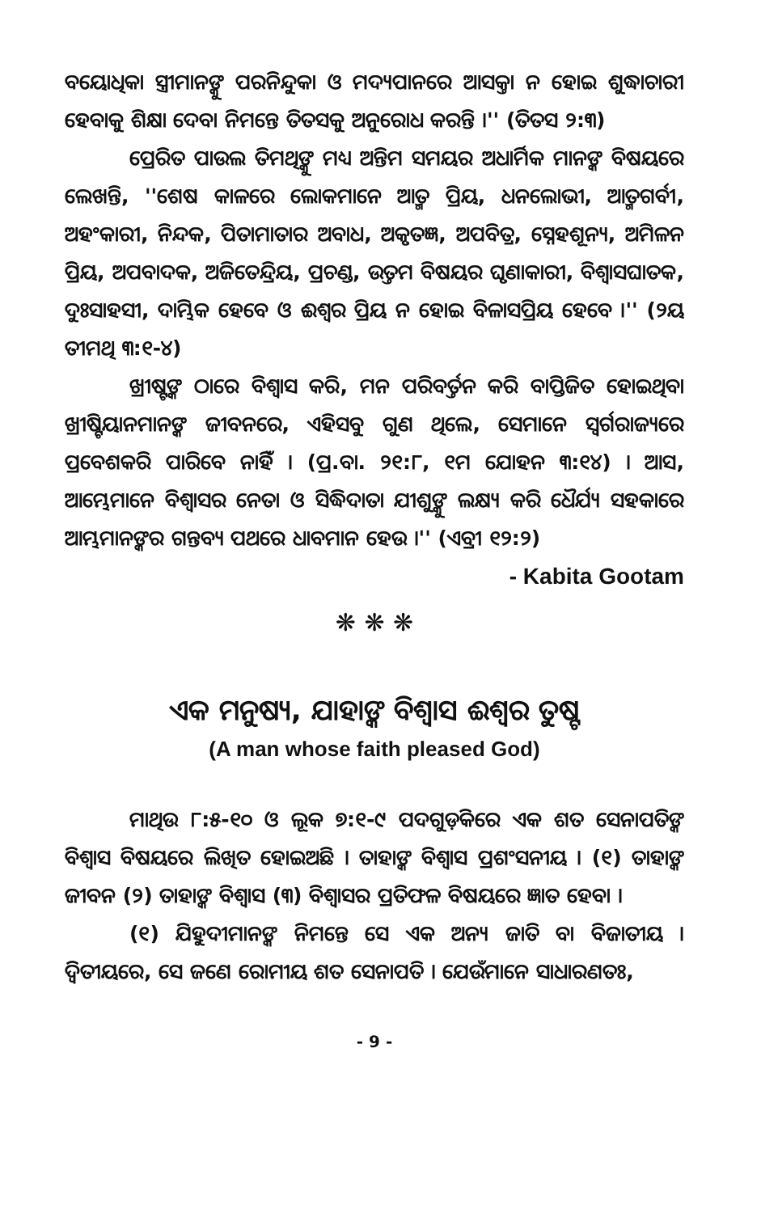ବୟୋଧିକା ସ୍ତ୍ରୀମାନଙ୍କୁ ପରନିନ୍ଦୁକା ଓ ମଦ୍ୟପାନରେ ଆସକ୍ତା ନ ହୋଇ ଶୁଦ୍ଧାଚାରୀ ହେବାକୁ ଶିକ୍ଷା ଦେବା ନିମନ୍ତେ ତିତସକୁ ଅନୁରୋଧ କରନ୍ତି ।'' (ତିତସ ୨:୩)
ପ୍ରେରିତ ପାଉଲ ତିମଥିଙ୍କୁ ମଧ୍ୟ ଅନ୍ତିମ ସମୟର ଅଧାର୍ମିକ ମାନଙ୍କ ବିଷୟରେ ଲେଖନ୍ତି, ''ଶେଷ କାଳରେ ଲୋକମାନେ ଆତ୍ମ ପ୍ରିୟ, ଧନଲୋଭୀ, ଆତ୍ମଗର୍ବୀ, ଅହଂକାରୀ, ନିନ୍ଦକ, ପିତାମାତାର ଅବାଧ, ଅକୃତଜ୍ଞ, ଅପବିତ୍ର, ସ୍ନେହଶୂନ୍ୟ, ଅମିଳନ ପ୍ରିୟ, ଅପବାଦକ, ଅଜିତେନ୍ଦ୍ରିୟ, ପ୍ରଚଣ୍ଡ, ଉତ୍ତମ ବିଷୟର ଘୃଣାକାରୀ, ବିଶ୍ୱାସଘାତକ, ଦୁଃସାହସୀ, ଦାମ୍ଭିକ ହେବେ ଓ ଈଶ୍ୱର ପ୍ରିୟ ନ ହୋଇ ବିଳାସପ୍ରିୟ ହେବେ ।'' (୨ୟ ତୀମଥି ୩:୧-୪)
ଖ୍ରୀଷ୍ଟଙ୍କ ଠାରେ ବିଶ୍ୱାସ କରି, ମନ ପରିବର୍ତ୍ତନ କରି ବାପ୍ତିଜିତ ହୋଇଥିବା ଖ୍ରୀଷ୍ଟିୟାନମାନଙ୍କ ଜୀବନରେ, ଏହିସବୁ ଗୁଣ ଥିଲେ, ସେମାନେ ସ୍ୱର୍ଗରାଜ୍ୟରେ ପ୍ରବେଶକରି ପାରିବେ ନାହିଁ । (ପ୍ର.ବା. ୨୧:୮, ୧ମ ଯୋହନ ୩:୧୪) । ଆସ, ଆମ୍ଭେମାନେ ବିଶ୍ୱାସର ନେତା ଓ ସିଦ୍ଧିଦାତା ଯୀଶୁଙ୍କୁ ଲକ୍ଷ୍ୟ କରି ଧୈର୍ଯ୍ୟ ସହକାରେ ଆମ୍ଭମାନଙ୍କର ଗନ୍ତବ୍ୟ ପଥରେ ଧାବମାନ ହେଉ ।'' (ଏବ୍ରୀ ୧୨:୨)
- Kabita Gootam
❋ ❋ ❋
ଏକ ମନୁଷ୍ୟ, ଯାହାଙ୍କ ବିଶ୍ୱାସ ଈଶ୍ୱର ତୁଷ୍ଟ
(A man whose faith pleased God)
ମାଥିଉ ୮:୫-୧୦ ଓ ଲୂକ ୭:୧-୯ ପଦଗୁଡ଼ିକରେ ଏକ ଶତ ସେନାପତିଙ୍କ ବିଶ୍ୱାସ ବିଷୟରେ ଲିଖିତ ହୋଇଅଛି । ତାହାଙ୍କ ବିଶ୍ୱାସ ପ୍ରଶଂସନୀୟ । (୧) ତାହାଙ୍କ ଜୀବନ (୨) ତାହାଙ୍କ ବିଶ୍ୱାସ (୩) ବିଶ୍ୱାସର ପ୍ରତିଫଳ ବିଷୟରେ ଜ୍ଞାତ ହେବା ।
(୧) ଯିହୁଦୀମାନଙ୍କ ନିମନ୍ତେ ସେ ଏକ ଅନ୍ୟ ଜାତି ବା ବିଜାତୀୟ । ଦ୍ୱିତୀୟରେ, ସେ ଜଣେ ରୋମୀୟ ଶତ ସେନାପତି । ଯେଉଁମାନେ ସାଧାରଣତଃ,
- 9 -